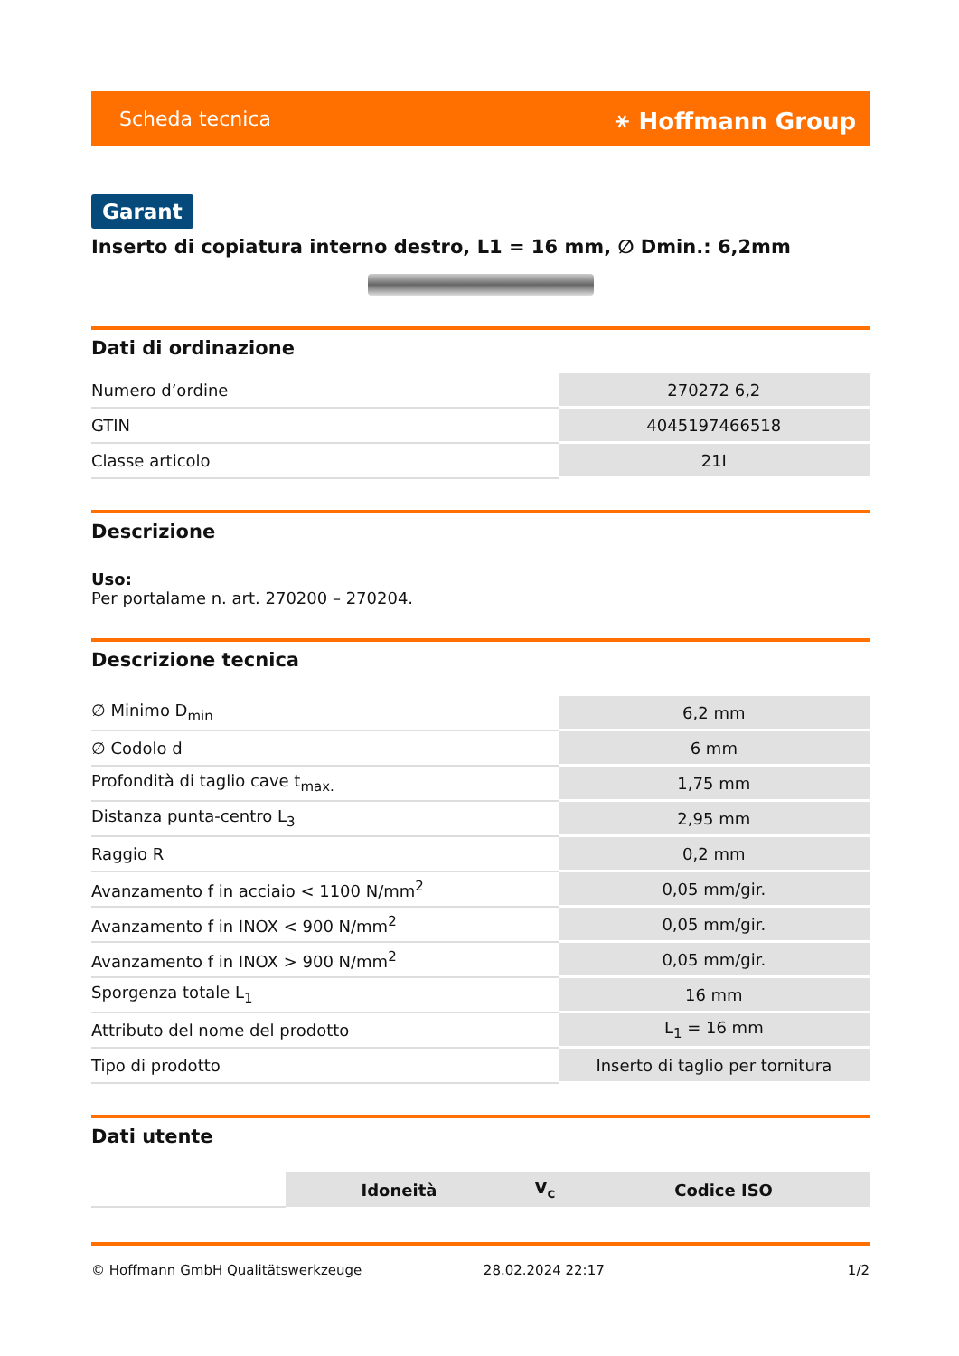Scheda tecnica ⚹ Hoffmann Group
Garant
Inserto di copiatura interno destro, L1 = 16 mm, ∅ Dmin.: 6,2mm
Dati di ordinazione
| Numero d’ordine | 270272 6,2 |
| GTIN | 4045197466518 |
| Classe articolo | 21I |
Descrizione
Uso:
Per portalame n. art. 270200 – 270204.
Descrizione tecnica
| ∅ Minimo D<sub>min</sub> | 6,2 mm |
| ∅ Codolo d | 6 mm |
| Profondità di taglio cave t<sub>max.</sub> | 1,75 mm |
| Distanza punta-centro L<sub>3</sub> | 2,95 mm |
| Raggio R | 0,2 mm |
| Avanzamento f in acciaio < 1100 N/mm<sup>2</sup> | 0,05 mm/gir. |
| Avanzamento f in INOX < 900 N/mm<sup>2</sup> | 0,05 mm/gir. |
| Avanzamento f in INOX > 900 N/mm<sup>2</sup> | 0,05 mm/gir. |
| Sporgenza totale L<sub>1</sub> | 16 mm |
| Attributo del nome del prodotto | L<sub>1</sub> = 16 mm |
| Tipo di prodotto | Inserto di taglio per tornitura |
Dati utente
| | Idoneità | V<sub>c</sub> | Codice ISO |
© Hoffmann GmbH Qualitätswerkzeuge 28.02.2024 22:17 1/2